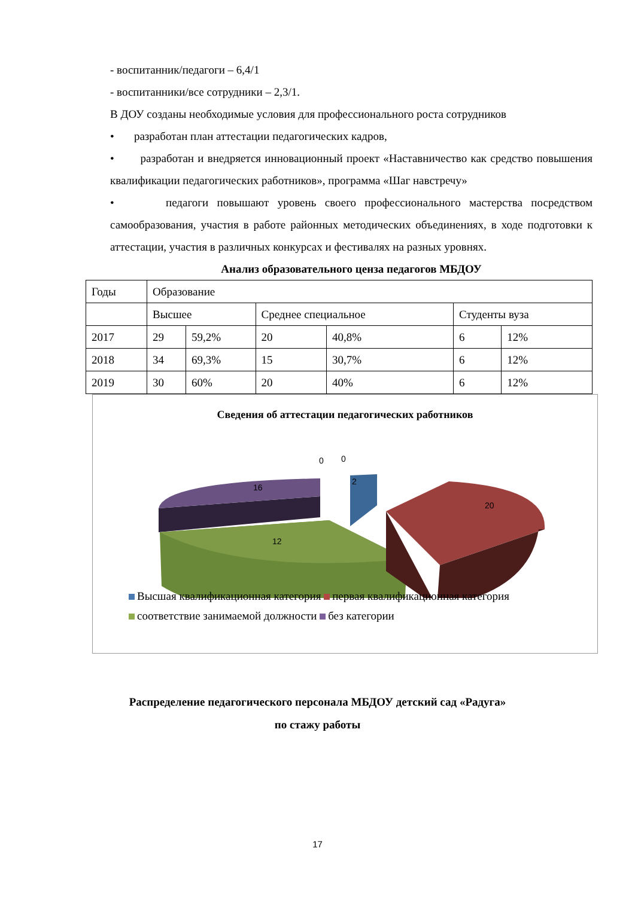- воспитанник/педагоги – 6,4/1
- воспитанники/все сотрудники – 2,3/1.
В ДОУ созданы необходимые условия для профессионального роста сотрудников
• разработан план аттестации педагогических кадров,
• разработан и внедряется инновационный проект «Наставничество как средство повышения квалификации педагогических работников», программа «Шаг навстречу»
• педагоги повышают уровень своего профессионального мастерства посредством самообразования, участия в работе районных методических объединениях, в ходе подготовки к аттестации, участия в различных конкурсах и фестивалях на разных уровнях.
Анализ образовательного ценза педагогов МБДОУ
| Годы | Образование | | | | | |
| | Высшее | | Среднее специальное | | Студенты вуза | |
| 2017 | 29 | 59,2% | 20 | 40,8% | 6 | 12% |
| 2018 | 34 | 69,3% | 15 | 30,7% | 6 | 12% |
| 2019 | 30 | 60% | 20 | 40% | 6 | 12% |
Сведения об аттестации педагогических работников
16
12
20
2
0
0
Высшая квалификационная категория первая квалификационная категория
соответствие занимаемой должности без категории
Распределение педагогического персонала МБДОУ детский сад «Радуга»
по стажу работы
17